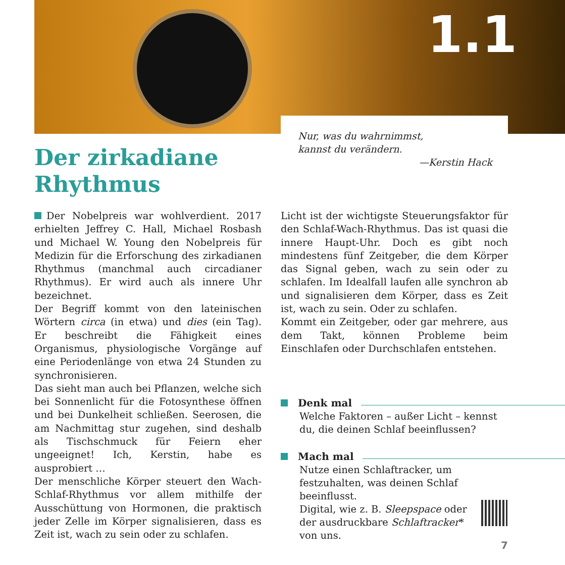1.1
Nur, was du wahrnimmst,
kannst du verändern.
—Kerstin Hack
Der zirkadiane
Rhythmus
Der Nobelpreis war wohlverdient. 2017 erhielten Jeffrey C. Hall, Michael Rosbash und Michael W. Young den Nobelpreis für Medizin für die Erforschung des zirkadianen Rhythmus (manchmal auch circadianer Rhythmus). Er wird auch als innere Uhr bezeichnet.
Der Begriff kommt von den lateinischen Wörtern circa (in etwa) und dies (ein Tag). Er beschreibt die Fähigkeit eines Organismus, physiologische Vorgänge auf eine Periodenlänge von etwa 24 Stunden zu synchronisieren.
Das sieht man auch bei Pflanzen, welche sich bei Sonnenlicht für die Fotosynthese öffnen und bei Dunkelheit schließen. Seerosen, die am Nachmittag stur zugehen, sind deshalb als Tischschmuck für Feiern eher ungeeignet! Ich, Kerstin, habe es ausprobiert …
Der menschliche Körper steuert den Wach-Schlaf-Rhythmus vor allem mithilfe der Ausschüttung von Hormonen, die praktisch jeder Zelle im Körper signalisieren, dass es Zeit ist, wach zu sein oder zu schlafen.
Licht ist der wichtigste Steuerungsfaktor für den Schlaf-Wach-Rhythmus. Das ist quasi die innere Haupt-Uhr. Doch es gibt noch mindestens fünf Zeitgeber, die dem Körper das Signal geben, wach zu sein oder zu schlafen. Im Idealfall laufen alle synchron ab und signalisieren dem Körper, dass es Zeit ist, wach zu sein. Oder zu schlafen.
Kommt ein Zeitgeber, oder gar mehrere, aus dem Takt, können Probleme beim Einschlafen oder Durchschlafen entstehen.
Denk mal
Welche Faktoren – außer Licht – kennst du, die deinen Schlaf beeinflussen?
Mach mal
Nutze einen Schlaftracker, um festzuhalten, was deinen Schlaf beeinflusst.
Digital, wie z. B. Sleepspace oder
der ausdruckbare Schlaftracker*
von uns.
7